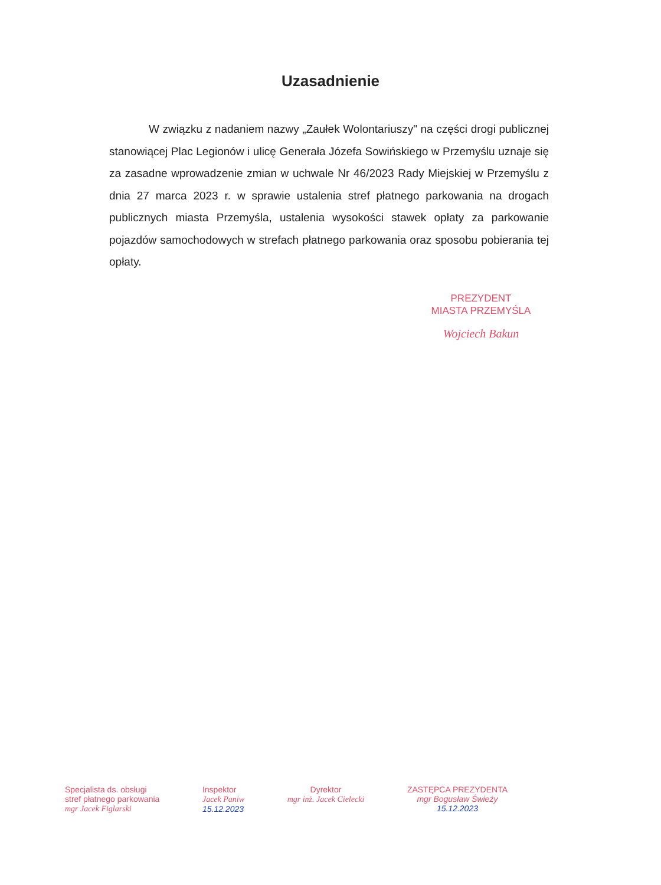Uzasadnienie
W związku z nadaniem nazwy „Zaułek Wolontariuszy" na części drogi publicznej stanowiącej Plac Legionów i ulicę Generała Józefa Sowińskiego w Przemyślu uznaje się za zasadne wprowadzenie zmian w uchwale Nr 46/2023 Rady Miejskiej w Przemyślu z dnia 27 marca 2023 r. w sprawie ustalenia stref płatnego parkowania na drogach publicznych miasta Przemyśla, ustalenia wysokości stawek opłaty za parkowanie pojazdów samochodowych w strefach płatnego parkowania oraz sposobu pobierania tej opłaty.
PREZYDENT
MIASTA PRZEMYŚLA
Wojciech Bakun
Specjalista ds. obsługi
stref płatnego parkowania
mgr Jacek Figlarski
Inspektor
Jacek Paniw
15.12.2023
Dyrektor
mgr inż. Jacek Cielecki
ZASTĘPCA PREZYDENTA
mgr Bogusław Świeży
15.12.2023